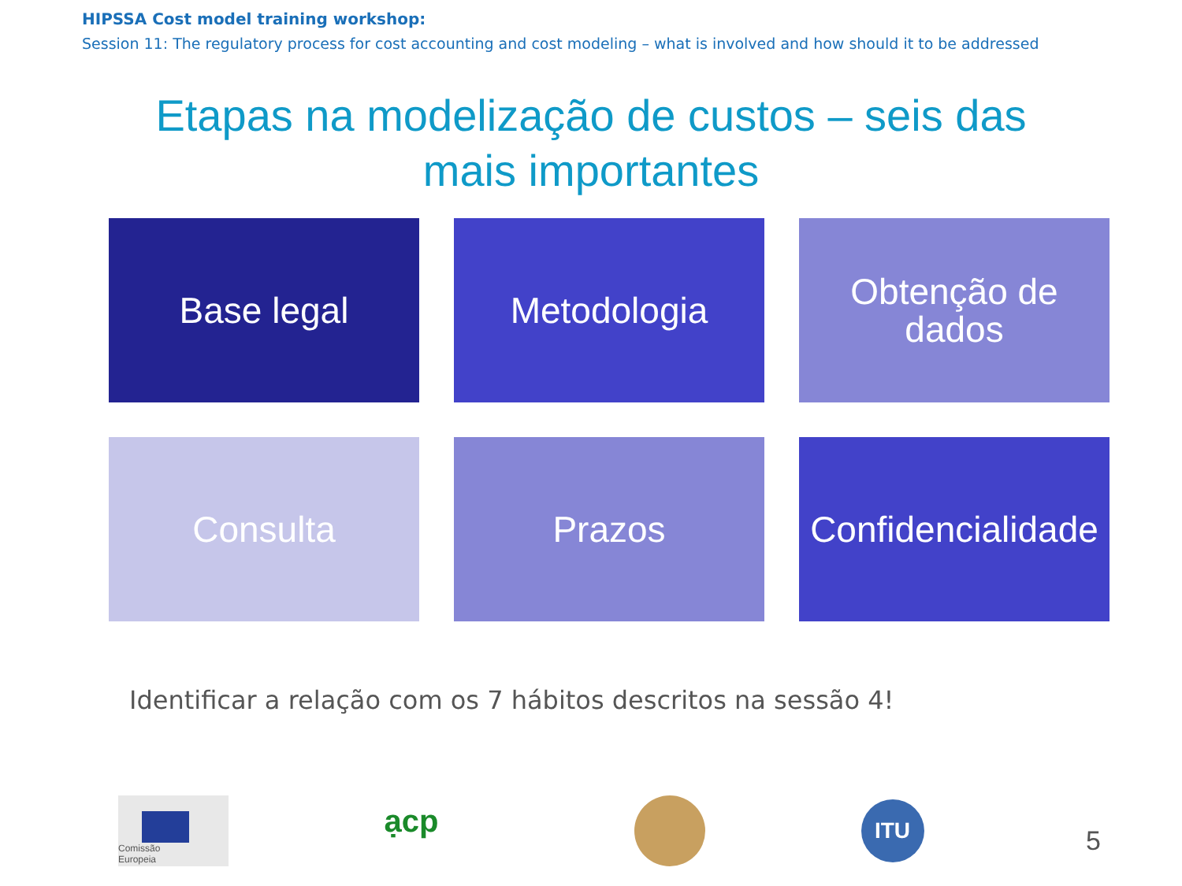HIPSSA Cost model training workshop:
Session 11: The regulatory process for cost accounting and cost modeling – what is involved and how should it to be addressed
Etapas na modelização de custos – seis das
mais importantes
Base legal
Metodologia
Obtenção de
dados
Consulta
Prazos
Confidencialidade
Identificar a relação com os 7 hábitos descritos na sessão 4!
Comissão
Europeia
ạcp
ITU
5